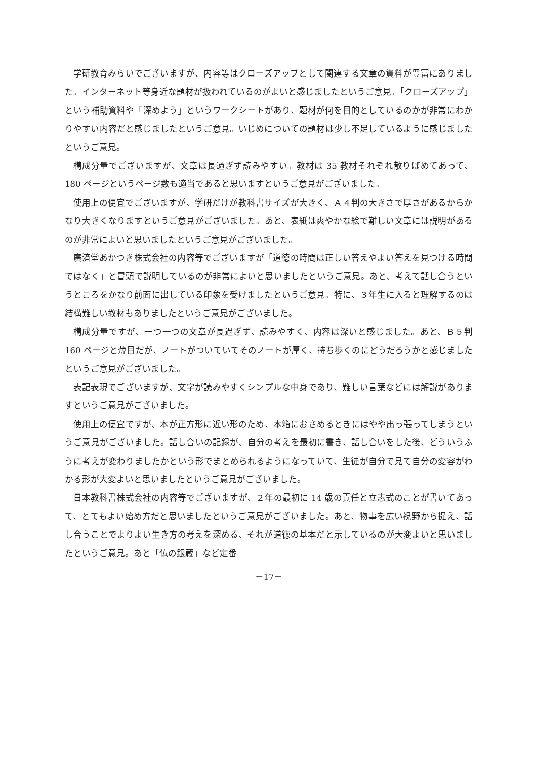学研教育みらいでございますが、内容等はクローズアップとして関連する文章の資料が豊富にありました。インターネット等身近な題材が扱われているのがよいと感じましたというご意見。「クローズアップ」という補助資料や「深めよう」というワークシートがあり、題材が何を目的としているのかが非常にわかりやすい内容だと感じましたというご意見。いじめについての題材は少し不足しているように感じましたというご意見。
構成分量でございますが、文章は長過ぎず読みやすい。教材は 35 教材それぞれ散りばめてあって、180 ページというページ数も適当であると思いますというご意見がございました。
使用上の便宜でございますが、学研だけが教科書サイズが大きく、Ａ４判の大きさで厚さがあるからかなり大きくなりますというご意見がございました。あと、表紙は爽やかな絵で難しい文章には説明があるのが非常によいと思いましたというご意見がございました。
廣済堂あかつき株式会社の内容等でございますが「道徳の時間は正しい答えやよい答えを見つける時間ではなく」と冒頭で説明しているのが非常によいと思いましたというご意見。あと、考えて話し合うというところをかなり前面に出している印象を受けましたというご意見。特に、３年生に入ると理解するのは結構難しい教材もありましたというご意見がございました。
構成分量ですが、一つ一つの文章が長過ぎず、読みやすく、内容は深いと感じました。あと、Ｂ５判 160 ページと薄目だが、ノートがついていてそのノートが厚く、持ち歩くのにどうだろうかと感じましたというご意見がございました。
表記表現でございますが、文字が読みやすくシンプルな中身であり、難しい言葉などには解説がありますというご意見がございました。
使用上の便宜ですが、本が正方形に近い形のため、本箱におさめるときにはやや出っ張ってしまうというご意見がございました。話し合いの記録が、自分の考えを最初に書き、話し合いをした後、どういうふうに考えが変わりましたかという形でまとめられるようになっていて、生徒が自分で見て自分の変容がわかる形が大変よいと思いましたというご意見がございました。
日本教科書株式会社の内容等でございますが、２年の最初に 14 歳の責任と立志式のことが書いてあって、とてもよい始め方だと思いましたというご意見がございました。あと、物事を広い視野から捉え、話し合うことでよりよい生き方の考えを深める、それが道徳の基本だと示しているのが大変よいと思いましたというご意見。あと「仏の銀蔵」など定番
－17－